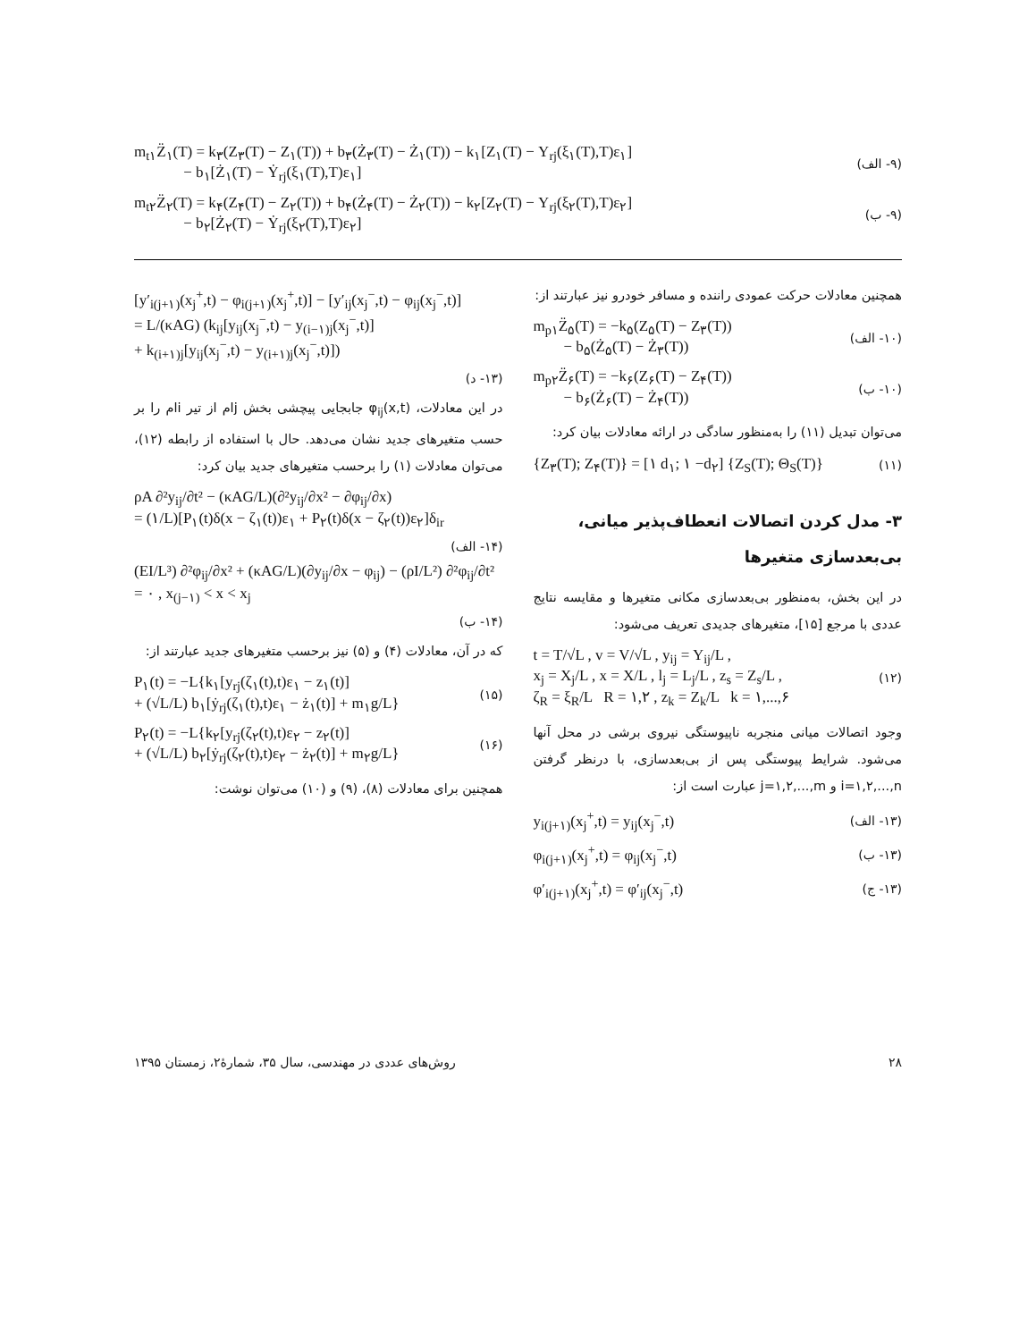m<sub>t۱</sub>Z̈<sub>۱</sub>(T) = k<sub>۳</sub>(Z<sub>۳</sub>(T) − Z<sub>۱</sub>(T)) + b<sub>۳</sub>(Ż<sub>۳</sub>(T) − Ż<sub>۱</sub>(T)) − k<sub>۱</sub>[Z<sub>۱</sub>(T) − Y<sub>rj</sub>(ξ<sub>۱</sub>(T),T)ε<sub>۱</sub>]
− b<sub>۱</sub>[Ż<sub>۱</sub>(T) − Ẏ<sub>rj</sub>(ξ<sub>۱</sub>(T),T)ε<sub>۱</sub>]
(۹- الف)
m<sub>t۲</sub>Z̈<sub>۲</sub>(T) = k<sub>۴</sub>(Z<sub>۴</sub>(T) − Z<sub>۲</sub>(T)) + b<sub>۴</sub>(Ż<sub>۴</sub>(T) − Ż<sub>۲</sub>(T)) − k<sub>۲</sub>[Z<sub>۲</sub>(T) − Y<sub>rj</sub>(ξ<sub>۲</sub>(T),T)ε<sub>۲</sub>]
− b<sub>۲</sub>[Ż<sub>۲</sub>(T) − Ẏ<sub>rj</sub>(ξ<sub>۲</sub>(T),T)ε<sub>۲</sub>]
(۹- ب)
همچنین معادلات حرکت عمودی راننده و مسافر خودرو نیز عبارتند از:
m<sub>p۱</sub>Z̈<sub>۵</sub>(T) = −k<sub>۵</sub>(Z<sub>۵</sub>(T) − Z<sub>۳</sub>(T))
− b<sub>۵</sub>(Ż<sub>۵</sub>(T) − Ż<sub>۳</sub>(T))
(۱۰- الف)
m<sub>p۲</sub>Z̈<sub>۶</sub>(T) = −k<sub>۶</sub>(Z<sub>۶</sub>(T) − Z<sub>۴</sub>(T))
− b<sub>۶</sub>(Ż<sub>۶</sub>(T) − Ż<sub>۴</sub>(T))
(۱۰- ب)
می‌توان تبدیل (۱۱) را به‌منظور سادگی در ارائه معادلات بیان کرد:
{Z<sub>۳</sub>(T); Z<sub>۴</sub>(T)} = [۱ d<sub>۱</sub>; ۱ −d<sub>۲</sub>] {Z<sub>S</sub>(T); Θ<sub>S</sub>(T)}
(۱۱)
۳- مدل کردن اتصالات انعطاف‌پذیر میانی، بی‌بعدسازی متغیرها
در این بخش، به‌منظور بی‌بعدسازی مکانی متغیرها و مقایسه نتایج عددی با مرجع [۱۵]، متغیرهای جدیدی تعریف می‌شود:
t = T/√L , v = V/√L , y<sub>ij</sub> = Y<sub>ij</sub>/L ,
x<sub>j</sub> = X<sub>j</sub>/L , x = X/L , l<sub>j</sub> = L<sub>j</sub>/L , z<sub>s</sub> = Z<sub>s</sub>/L ,
ζ<sub>R</sub> = ξ<sub>R</sub>/L R = ۱,۲ , z<sub>k</sub> = Z<sub>k</sub>/L k = ۱,...,۶
(۱۲)
وجود اتصالات میانی منجربه ناپیوستگی نیروی برشی در محل آنها می‌شود. شرایط پیوستگی پس از بی‌بعدسازی، با درنظر گرفتن i=۱,۲,...,n و j=۱,۲,...,m عبارت است از:
y<sub>i(j+۱)</sub>(x<sub>j</sub><sup>+</sup>,t) = y<sub>ij</sub>(x<sub>j</sub><sup>−</sup>,t)
(۱۳- الف)
φ<sub>i(j+۱)</sub>(x<sub>j</sub><sup>+</sup>,t) = φ<sub>ij</sub>(x<sub>j</sub><sup>−</sup>,t)
(۱۳- ب)
φ′<sub>i(j+۱)</sub>(x<sub>j</sub><sup>+</sup>,t) = φ′<sub>ij</sub>(x<sub>j</sub><sup>−</sup>,t)
(۱۳- ج)
[y′<sub>i(j+۱)</sub>(x<sub>j</sub><sup>+</sup>,t) − φ<sub>i(j+۱)</sub>(x<sub>j</sub><sup>+</sup>,t)] − [y′<sub>ij</sub>(x<sub>j</sub><sup>−</sup>,t) − φ<sub>ij</sub>(x<sub>j</sub><sup>−</sup>,t)]
= L/(κAG) (k<sub>ij</sub>[y<sub>ij</sub>(x<sub>j</sub><sup>−</sup>,t) − y<sub>(i−۱)j</sub>(x<sub>j</sub><sup>−</sup>,t)]
+ k<sub>(i+۱)j</sub>[y<sub>ij</sub>(x<sub>j</sub><sup>−</sup>,t) − y<sub>(i+۱)j</sub>(x<sub>j</sub><sup>−</sup>,t)])
(۱۳- د)
در این معادلات، φ<sub>ij</sub>(x,t) جابجایی پیچشی بخش jام از تیر iام را بر حسب متغیرهای جدید نشان می‌دهد. حال با استفاده از رابطه (۱۲)، می‌توان معادلات (۱) را برحسب متغیرهای جدید بیان کرد:
ρA ∂²y<sub>ij</sub>/∂t² − (κAG/L)(∂²y<sub>ij</sub>/∂x² − ∂φ<sub>ij</sub>/∂x)
= (۱/L)[P<sub>۱</sub>(t)δ(x − ζ<sub>۱</sub>(t))ε<sub>۱</sub> + P<sub>۲</sub>(t)δ(x − ζ<sub>۲</sub>(t))ε<sub>۲</sub>]δ<sub>ir</sub>
(۱۴- الف)
(EI/L³) ∂²φ<sub>ij</sub>/∂x² + (κAG/L)(∂y<sub>ij</sub>/∂x − φ<sub>ij</sub>) − (ρI/L²) ∂²φ<sub>ij</sub>/∂t² = ۰ , x<sub>(j−۱)</sub> < x < x<sub>j</sub>
(۱۴- ب)
که در آن، معادلات (۴) و (۵) نیز برحسب متغیرهای جدید عبارتند از:
P<sub>۱</sub>(t) = −L{k<sub>۱</sub>[y<sub>rj</sub>(ζ<sub>۱</sub>(t),t)ε<sub>۱</sub> − z<sub>۱</sub>(t)]
+ (√L/L) b<sub>۱</sub>[ẏ<sub>rj</sub>(ζ<sub>۱</sub>(t),t)ε<sub>۱</sub> − ż<sub>۱</sub>(t)] + m<sub>۱</sub>g/L}
(۱۵)
P<sub>۲</sub>(t) = −L{k<sub>۲</sub>[y<sub>rj</sub>(ζ<sub>۲</sub>(t),t)ε<sub>۲</sub> − z<sub>۲</sub>(t)]
+ (√L/L) b<sub>۲</sub>[ẏ<sub>rj</sub>(ζ<sub>۲</sub>(t),t)ε<sub>۲</sub> − ż<sub>۲</sub>(t)] + m<sub>۲</sub>g/L}
(۱۶)
همچنین برای معادلات (۸)، (۹) و (۱۰) می‌توان نوشت:
۲۸ روش‌های عددی در مهندسی، سال ۳۵، شمارهٔ۲، زمستان ۱۳۹۵